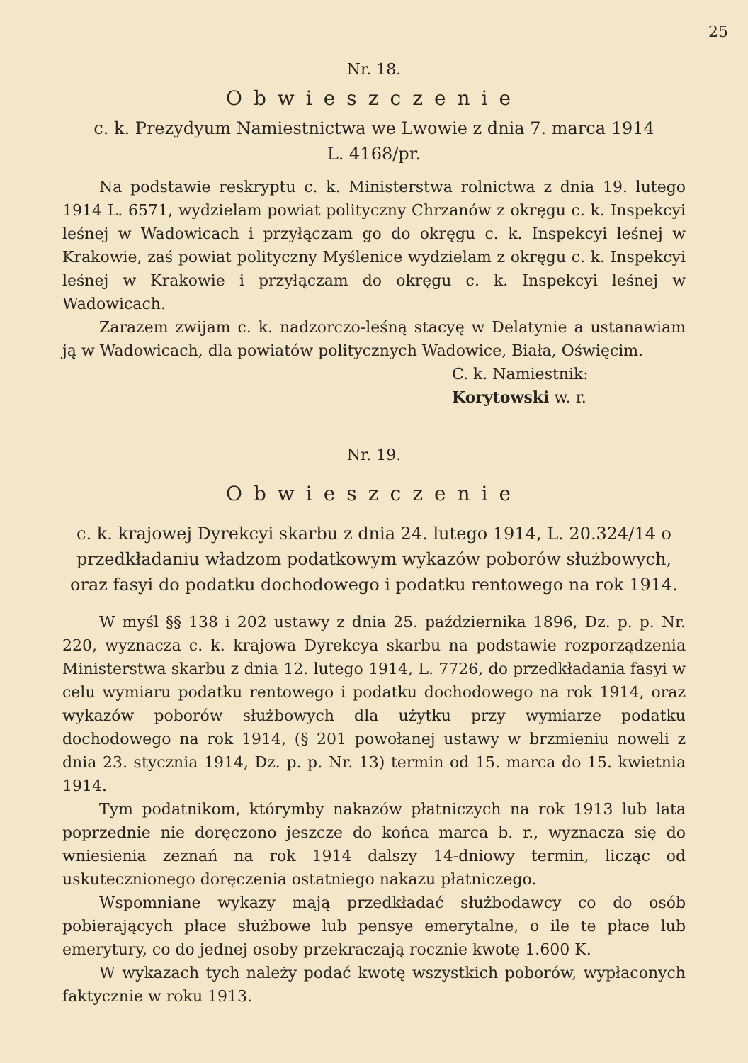25
Nr. 18.
Obwieszczenie
c. k. Prezydyum Namiestnictwa we Lwowie z dnia 7. marca 1914
L. 4168/pr.
Na podstawie reskryptu c. k. Ministerstwa rolnictwa z dnia 19. lutego 1914 L. 6571, wydzielam powiat polityczny Chrzanów z okręgu c. k. Inspekcyi leśnej w Wadowicach i przyłączam go do okręgu c. k. Inspekcyi leśnej w Krakowie, zaś powiat polityczny Myślenice wydzielam z okręgu c. k. Inspekcyi leśnej w Krakowie i przyłączam do okręgu c. k. Inspekcyi leśnej w Wadowicach.
Zarazem zwijam c. k. nadzorczo-leśną stacyę w Delatynie a ustanawiam ją w Wadowicach, dla powiatów politycznych Wadowice, Biała, Oświęcim.
C. k. Namiestnik:
Korytowski w. r.
Nr. 19.
Obwieszczenie
c. k. krajowej Dyrekcyi skarbu z dnia 24. lutego 1914, L. 20.324/14 o przedkładaniu władzom podatkowym wykazów poborów służbowych, oraz fasyi do podatku dochodowego i podatku rentowego na rok 1914.
W myśl §§ 138 i 202 ustawy z dnia 25. października 1896, Dz. p. p. Nr. 220, wyznacza c. k. krajowa Dyrekcya skarbu na podstawie rozporządzenia Ministerstwa skarbu z dnia 12. lutego 1914, L. 7726, do przedkładania fasyi w celu wymiaru podatku rentowego i podatku dochodowego na rok 1914, oraz wykazów poborów służbowych dla użytku przy wymiarze podatku dochodowego na rok 1914, (§ 201 powołanej ustawy w brzmieniu noweli z dnia 23. stycznia 1914, Dz. p. p. Nr. 13) termin od 15. marca do 15. kwietnia 1914.
Tym podatnikom, którymby nakazów płatniczych na rok 1913 lub lata poprzednie nie doręczono jeszcze do końca marca b. r., wyznacza się do wniesienia zeznań na rok 1914 dalszy 14-dniowy termin, licząc od uskutecznionego doręczenia ostatniego nakazu płatniczego.
Wspomniane wykazy mają przedkładać służbodawcy co do osób pobierających płace służbowe lub pensye emerytalne, o ile te płace lub emerytury, co do jednej osoby przekraczają rocznie kwotę 1.600 K.
W wykazach tych należy podać kwotę wszystkich poborów, wypłaconych faktycznie w roku 1913.